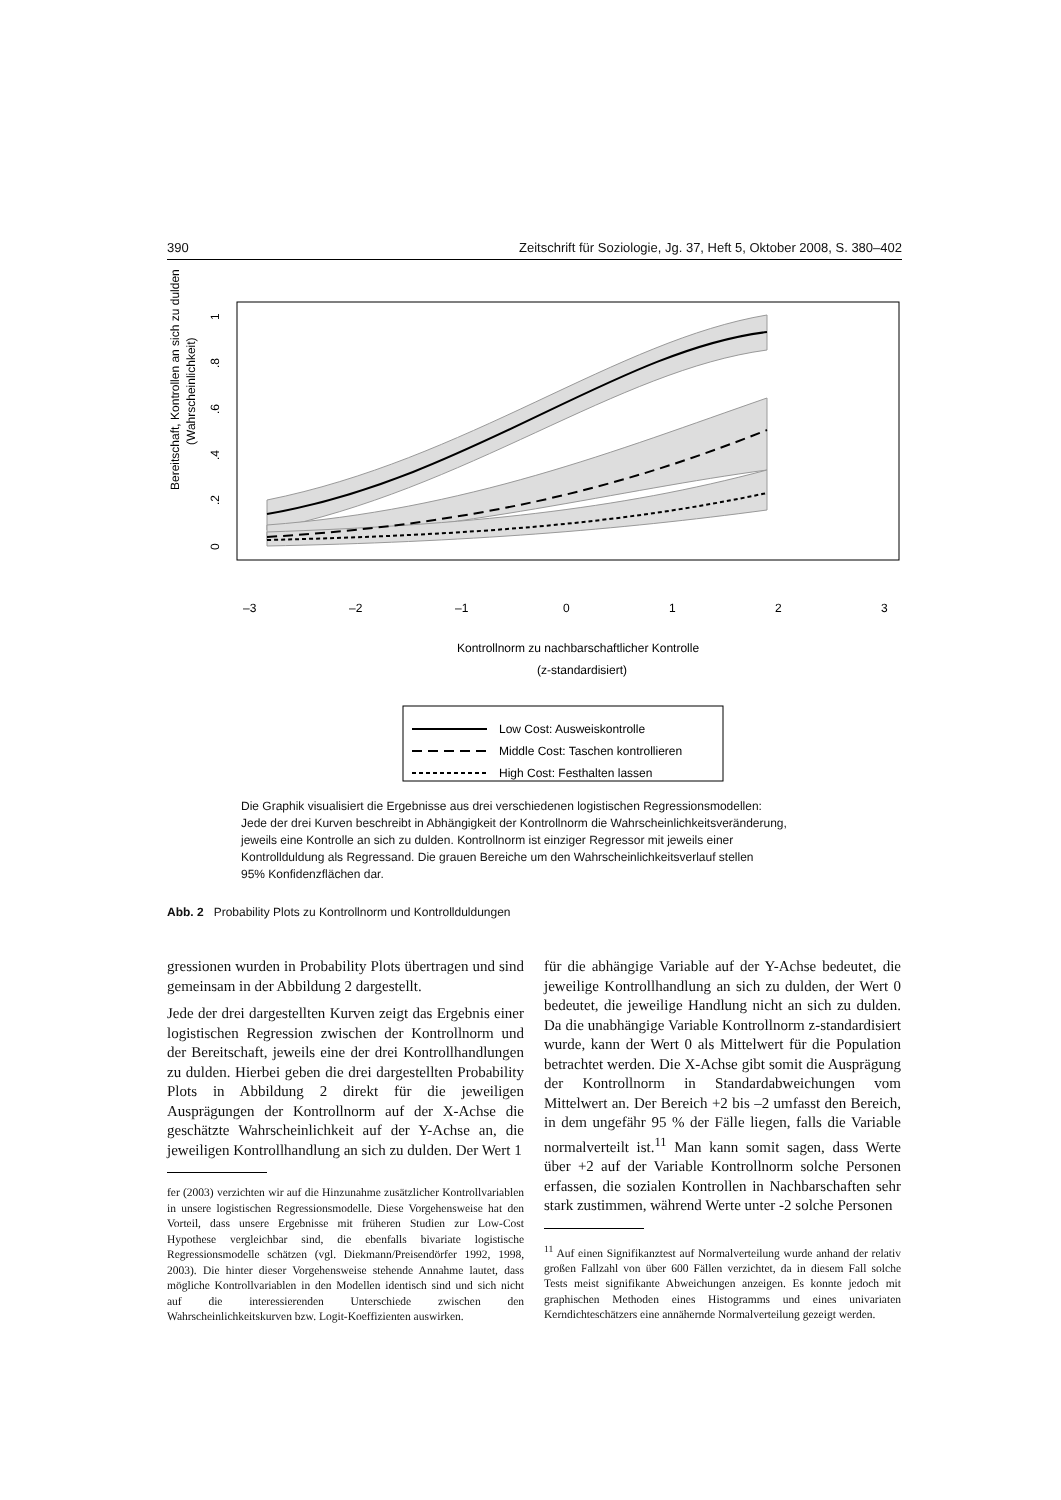390 Zeitschrift für Soziologie, Jg. 37, Heft 5, Oktober 2008, S. 380–402
Bereitschaft, Kontrollen an sich zu dulden
(Wahrscheinlichkeit)
–3
–2
–1
0
1
2
3
0
.2
.4
.6
.8
1
Kontrollnorm zu nachbarschaftlicher Kontrolle
(z-standardisiert)
Low Cost: Ausweiskontrolle
Middle Cost: Taschen kontrollieren
High Cost: Festhalten lassen
Die Graphik visualisiert die Ergebnisse aus drei verschiedenen logistischen Regressionsmodellen:
Jede der drei Kurven beschreibt in Abhängigkeit der Kontrollnorm die Wahrscheinlichkeitsveränderung,
jeweils eine Kontrolle an sich zu dulden. Kontrollnorm ist einziger Regressor mit jeweils einer
Kontrollduldung als Regressand. Die grauen Bereiche um den Wahrscheinlichkeitsverlauf stellen
95% Konfidenzflächen dar.
Abb. 2 Probability Plots zu Kontrollnorm und Kontrollduldungen
gressionen wurden in Probability Plots übertragen und sind gemeinsam in der Abbildung 2 dargestellt.
Jede der drei dargestellten Kurven zeigt das Ergebnis einer logistischen Regression zwischen der Kontrollnorm und der Bereitschaft, jeweils eine der drei Kontrollhandlungen zu dulden. Hierbei geben die drei dargestellten Probability Plots in Abbildung 2 direkt für die jeweiligen Ausprägungen der Kontrollnorm auf der X-Achse die geschätzte Wahrscheinlichkeit auf der Y-Achse an, die jeweiligen Kontrollhandlung an sich zu dulden. Der Wert 1
fer (2003) verzichten wir auf die Hinzunahme zusätzlicher Kontrollvariablen in unsere logistischen Regressionsmodelle. Diese Vorgehensweise hat den Vorteil, dass unsere Ergebnisse mit früheren Studien zur Low-Cost Hypothese vergleichbar sind, die ebenfalls bivariate logistische Regressionsmodelle schätzen (vgl. Diekmann/Preisendörfer 1992, 1998, 2003). Die hinter dieser Vorgehensweise stehende Annahme lautet, dass mögliche Kontrollvariablen in den Modellen identisch sind und sich nicht auf die interessierenden Unterschiede zwischen den Wahrscheinlichkeitskurven bzw. Logit-Koeffizienten auswirken.
für die abhängige Variable auf der Y-Achse bedeutet, die jeweilige Kontrollhandlung an sich zu dulden, der Wert 0 bedeutet, die jeweilige Handlung nicht an sich zu dulden. Da die unabhängige Variable Kontrollnorm z-standardisiert wurde, kann der Wert 0 als Mittelwert für die Population betrachtet werden. Die X-Achse gibt somit die Ausprägung der Kontrollnorm in Standardabweichungen vom Mittelwert an. Der Bereich +2 bis –2 umfasst den Bereich, in dem ungefähr 95 % der Fälle liegen, falls die Variable normalverteilt ist.<sup>11</sup> Man kann somit sagen, dass Werte über +2 auf der Variable Kontrollnorm solche Personen erfassen, die sozialen Kontrollen in Nachbarschaften sehr stark zustimmen, während Werte unter -2 solche Personen
<sup>11</sup> Auf einen Signifikanztest auf Normalverteilung wurde anhand der relativ großen Fallzahl von über 600 Fällen verzichtet, da in diesem Fall solche Tests meist signifikante Abweichungen anzeigen. Es konnte jedoch mit graphischen Methoden eines Histogramms und eines univariaten Kerndichteschätzers eine annähernde Normalverteilung gezeigt werden.